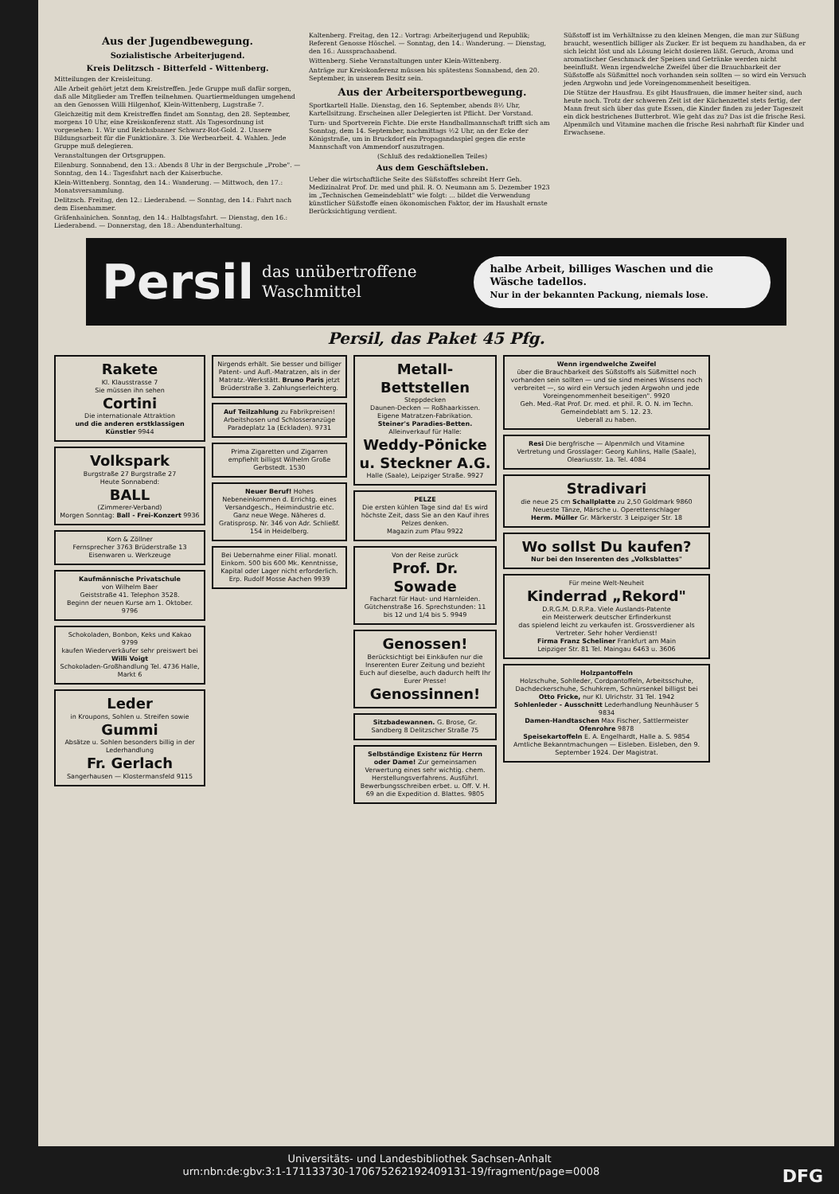Aus der Jugendbewegung.
Sozialistische Arbeiterjugend.
Kreis Delitzsch - Bitterfeld - Wittenberg.
Mitteilungen der Kreisleitung.
Alle Arbeit gehört jetzt dem Kreistreffen. Jede Gruppe muß dafür sorgen, daß alle Mitglieder am Treffen teilnehmen. Quartiermeldungen umgehend an den Genossen Willi Hilgenhof, Klein-Wittenberg, Lugstraße 7.
Gleichzeitig mit dem Kreistreffen findet am Sonntag, den 28. September, morgens 10 Uhr, eine Kreiskonferenz statt. Als Tagesordnung ist vorgesehen: 1. Wir und Reichsbanner Schwarz-Rot-Gold. 2. Unsere Bildungsarbeit für die Funktionäre. 3. Die Werbearbeit. 4. Wahlen. Jede Gruppe muß delegieren.
Veranstaltungen der Ortsgruppen.
Eilenburg. Sonnabend, den 13.: Abends 8 Uhr in der Bergschule „Probe". — Sonntag, den 14.: Tagesfahrt nach der Kaiserbuche.
Klein-Wittenberg. Sonntag, den 14.: Wanderung. — Mittwoch, den 17.: Monatsversammlung.
Delitzsch. Freitag, den 12.: Liederabend. — Sonntag, den 14.: Fahrt nach dem Eisenhammer.
Gräfenhainichen. Sonntag, den 14.: Halbtagsfahrt. — Dienstag, den 16.: Liederabend. — Donnerstag, den 18.: Abendunterhaltung.
Kaltenberg. Freitag, den 12.: Vortrag: Arbeiterjugend und Republik; Referent Genosse Höschel. — Sonntag, den 14.: Wanderung. — Dienstag, den 16.: Aussprachaabend.
Wittenberg. Siehe Veranstaltungen unter Klein-Wittenberg.
Anträge zur Kreiskonferenz müssen bis spätestens Sonnabend, den 20. September, in unserem Besitz sein.
Aus der Arbeitersportbewegung.
Sportkartell Halle. Dienstag, den 16. September, abends 8½ Uhr, Kartellsitzung. Erscheinen aller Delegierten ist Pflicht. Der Vorstand.
Turn- und Sportverein Fichte. Die erste Handballmannschaft trifft sich am Sonntag, dem 14. September, nachmittags ½2 Uhr, an der Ecke der Königstraße, um in Bruckdorf ein Propagandaspiel gegen die erste Mannschaft von Ammendorf auszutragen.
(Schluß des redaktionellen Teiles)
Aus dem Geschäftsleben.
Ueber die wirtschaftliche Seite des Süßstoffes schreibt Herr Geh. Medizinalrat Prof. Dr. med und phil. R. O. Neumann am 5. Dezember 1923 im „Technischen Gemeindeblatt" wie folgt: ... bildet die Verwendung künstlicher Süßstoffe einen ökonomischen Faktor, der im Haushalt ernste Berücksichtigung verdient.
Süßstoff ist im Verhältnisse zu den kleinen Mengen, die man zur Süßung braucht, wesentlich billiger als Zucker. Er ist bequem zu handhaben, da er sich leicht löst und als Lösung leicht dosieren läßt. Geruch, Aroma und aromatischer Geschmack der Speisen und Getränke werden nicht beeinflußt. Wenn irgendwelche Zweifel über die Brauchbarkeit der Süßstoffe als Süßmittel noch vorhanden sein sollten — so wird ein Versuch jeden Argwohn und jede Voreingenommenheit beseitigen.
Die Stütze der Hausfrau. Es gibt Hausfrauen, die immer heiter sind, auch heute noch. Trotz der schweren Zeit ist der Küchenzettel stets fertig, der Mann freut sich über das gute Essen, die Kinder finden zu jeder Tageszeit ein dick bestrichenes Butterbrot. Wie geht das zu? Das ist die frische Resi. Alpenmilch und Vitamine machen die frische Resi nahrhaft für Kinder und Erwachsene.
Persil das unübertroffene Waschmittel halbe Arbeit, billiges Waschen und die Wäsche tadellos.
Nur in der bekannten Packung, niemals lose.
Persil, das Paket 45 Pfg.
Rakete
Kl. Klausstrasse 7
Sie müssen ihn sehen
Cortini
Die internationale Attraktion
und die anderen erstklassigen Künstler 9944
Volkspark
Burgstraße 27 Burgstraße 27
Heute Sonnabend:
BALL
(Zimmerer-Verband)
Morgen Sonntag: Ball - Frei-Konzert 9936
Korn & Zöllner
Fernsprecher 3763 Brüderstraße 13
Eisenwaren u. Werkzeuge
Kaufmännische Privatschule
von Wilhelm Baer
Geiststraße 41. Telephon 3528.
Beginn der neuen Kurse am 1. Oktober. 9796
Schokoladen, Bonbon, Keks und Kakao 9799
kaufen Wiederverkäufer sehr preiswert bei Willi Voigt
Schokoladen-Großhandlung Tel. 4736 Halle, Markt 6
Leder
in Kroupons, Sohlen u. Streifen sowie
Gummi
Absätze u. Sohlen besonders billig in der Lederhandlung
Fr. Gerlach
Sangerhausen — Klostermansfeld 9115
Nirgends erhält. Sie besser und billiger Patent- und Aufl.-Matratzen, als in der Matratz.-Werkstätt. Bruno Paris jetzt Brüderstraße 3. Zahlungserleichterg.
Auf Teilzahlung zu Fabrikpreisen! Arbeitshosen und Schlosseranzüge Paradeplatz 1a (Eckladen). 9731
Prima Zigaretten und Zigarren empfiehlt billigst Wilhelm Große Gerbstedt. 1530
Neuer Beruf! Hohes Nebeneinkommen d. Errichtg. eines Versandgesch., Heimindustrie etc. Ganz neue Wege. Näheres d. Gratisprosp. Nr. 346 von Adr. Schließf. 154 in Heidelberg.
Bei Uebernahme einer Filial. monatl. Einkom. 500 bis 600 Mk. Kenntnisse, Kapital oder Lager nicht erforderlich. Erp. Rudolf Mosse Aachen 9939
Metall-Bettstellen
Steppdecken
Daunen-Decken — Roßhaarkissen. Eigene Matratzen-Fabrikation.
Steiner's Paradies-Betten. Alleinverkauf für Halle:
Weddy-Pönicke u. Steckner A.G.
Halle (Saale), Leipziger Straße. 9927
PELZE
Die ersten kühlen Tage sind da! Es wird höchste Zeit, dass Sie an den Kauf ihres Pelzes denken.
Magazin zum Pfau 9922
Von der Reise zurück
Prof. Dr. Sowade
Facharzt für Haut- und Harnleiden. Gütchenstraße 16. Sprechstunden: 11 bis 12 und 1/4 bis 5. 9949
Genossen!
Berücksichtigt bei Einkäufen nur die Inserenten Eurer Zeitung und bezieht Euch auf dieselbe, auch dadurch helft Ihr Eurer Presse!
Genossinnen!
Sitzbadewannen. G. Brose, Gr. Sandberg 8 Delitzscher Straße 75
Selbständige Existenz für Herrn oder Dame! Zur gemeinsamen Verwertung eines sehr wichtig. chem. Herstellungsverfahrens. Ausführl. Bewerbungsschreiben erbet. u. Off. V. H. 69 an die Expedition d. Blattes. 9805
Wenn irgendwelche Zweifel
über die Brauchbarkeit des Süßstoffs als Süßmittel noch vorhanden sein sollten — und sie sind meines Wissens noch verbreitet —, so wird ein Versuch jeden Argwohn und jede Voreingenommenheit beseitigen". 9920
Geh. Med.-Rat Prof. Dr. med. et phil. R. O. N. im Techn. Gemeindeblatt am 5. 12. 23.
Ueberall zu haben.
Resi Die bergfrische — Alpenmilch und Vitamine
Vertretung und Grosslager: Georg Kuhlins, Halle (Saale), Oleariusstr. 1a. Tel. 4084
Stradivari
die neue 25 cm Schallplatte zu 2,50 Goldmark 9860
Neueste Tänze, Märsche u. Operettenschlager
Herm. Müller Gr. Märkerstr. 3 Leipziger Str. 18
Wo sollst Du kaufen?
Nur bei den Inserenten des „Volksblattes"
Für meine Welt-Neuheit
Kinderrad „Rekord"
D.R.G.M. D.R.P.a. Viele Auslands-Patente
ein Meisterwerk deutscher Erfinderkunst
das spielend leicht zu verkaufen ist. Grossverdiener als Vertreter. Sehr hoher Verdienst!
Firma Franz Scheliner Frankfurt am Main
Leipziger Str. 81 Tel. Maingau 6463 u. 3606
Holzpantoffeln
Holzschuhe, Sohlleder, Cordpantoffeln, Arbeitsschuhe, Dachdeckerschuhe, Schuhkrem, Schnürsenkel billigst bei Otto Fricke, nur Kl. Ulrichstr. 31 Tel. 1942
Sohlenleder - Ausschnitt Lederhandlung Neunhäuser 5 9834
Damen-Handtaschen Max Fischer, Sattlermeister
Ofenrohre 9878
Speisekartoffeln E. A. Engelhardt, Halle a. S. 9854
Amtliche Bekanntmachungen — Eisleben. Eisleben, den 9. September 1924. Der Magistrat.
Universitäts- und Landesbibliothek Sachsen-Anhalt
urn:nbn:de:gbv:3:1-171133730-17067526219240913​1-19/fragment/page=0008 DFG